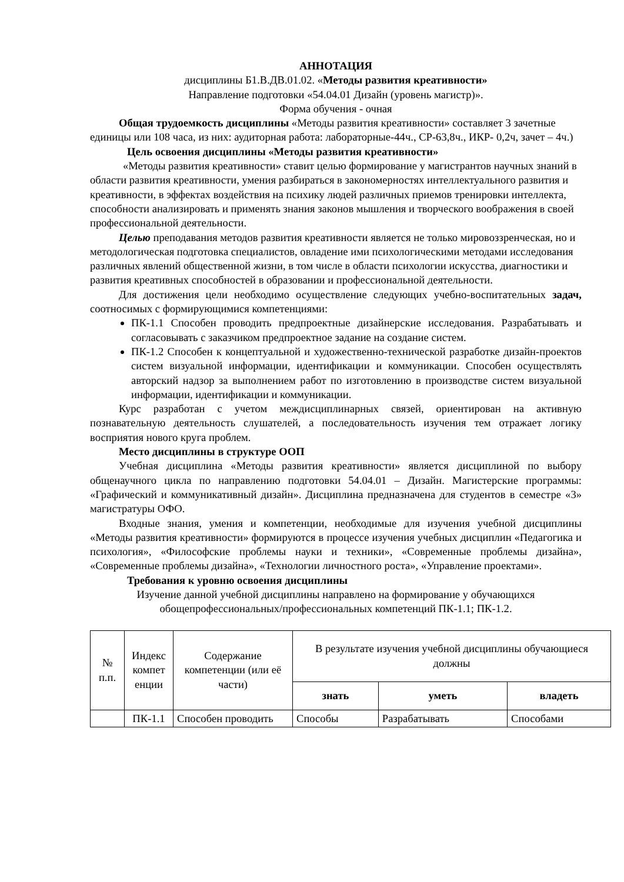АННОТАЦИЯ
дисциплины Б1.В.ДВ.01.02. «Методы развития креативности»
Направление подготовки «54.04.01 Дизайн (уровень магистр)».
Форма обучения - очная
Общая трудоемкость дисциплины «Методы развития креативности» составляет 3 зачетные единицы или 108 часа, из них: аудиторная работа: лабораторные-44ч., СР-63,8ч., ИКР- 0,2ч, зачет – 4ч.)
Цель освоения дисциплины «Методы развития креативности»
«Методы развития креативности» ставит целью формирование у магистрантов научных знаний в области развития креативности, умения разбираться в закономерностях интеллектуального развития и креативности, в эффектах воздействия на психику людей различных приемов тренировки интеллекта, способности анализировать и применять знания законов мышления и творческого воображения в своей профессиональной деятельности.
Целью преподавания методов развития креативности является не только мировоззренческая, но и методологическая подготовка специалистов, овладение ими психологическими методами исследования различных явлений общественной жизни, в том числе в области психологии искусства, диагностики и развития креативных способностей в образовании и профессиональной деятельности.
Для достижения цели необходимо осуществление следующих учебно-воспитательных задач, соотносимых с формирующимися компетенциями:
ПК-1.1 Способен проводить предпроектные дизайнерские исследования. Разрабатывать и согласовывать с заказчиком предпроектное задание на создание систем.
ПК-1.2 Способен к концептуальной и художественно-технической разработке дизайн-проектов систем визуальной информации, идентификации и коммуникации. Способен осуществлять авторский надзор за выполнением работ по изготовлению в производстве систем визуальной информации, идентификации и коммуникации.
Курс разработан с учетом междисциплинарных связей, ориентирован на активную познавательную деятельность слушателей, а последовательность изучения тем отражает логику восприятия нового круга проблем.
Место дисциплины в структуре ООП
Учебная дисциплина «Методы развития креативности» является дисциплиной по выбору общенаучного цикла по направлению подготовки 54.04.01 – Дизайн. Магистерские программы: «Графический и коммуникативный дизайн». Дисциплина предназначена для студентов в семестре «3» магистратуры ОФО.
Входные знания, умения и компетенции, необходимые для изучения учебной дисциплины «Методы развития креативности» формируются в процессе изучения учебных дисциплин «Педагогика и психология», «Философские проблемы науки и техники», «Современные проблемы дизайна», «Современные проблемы дизайна», «Технологии личностного роста», «Управление проектами».
Требования к уровню освоения дисциплины
Изучение данной учебной дисциплины направлено на формирование у обучающихся обощепрофессиональных/профессиональных компетенций ПК-1.1; ПК-1.2.
| № п.п. | Индекс компет енции | Содержание компетенции (или её части) | В результате изучения учебной дисциплины обучающиеся должны | | |
| --- | --- | --- | --- | --- | --- |
| | | | знать | уметь | владеть |
| | ПК-1.1 | Способен проводить | Способы | Разрабатывать | Способами |